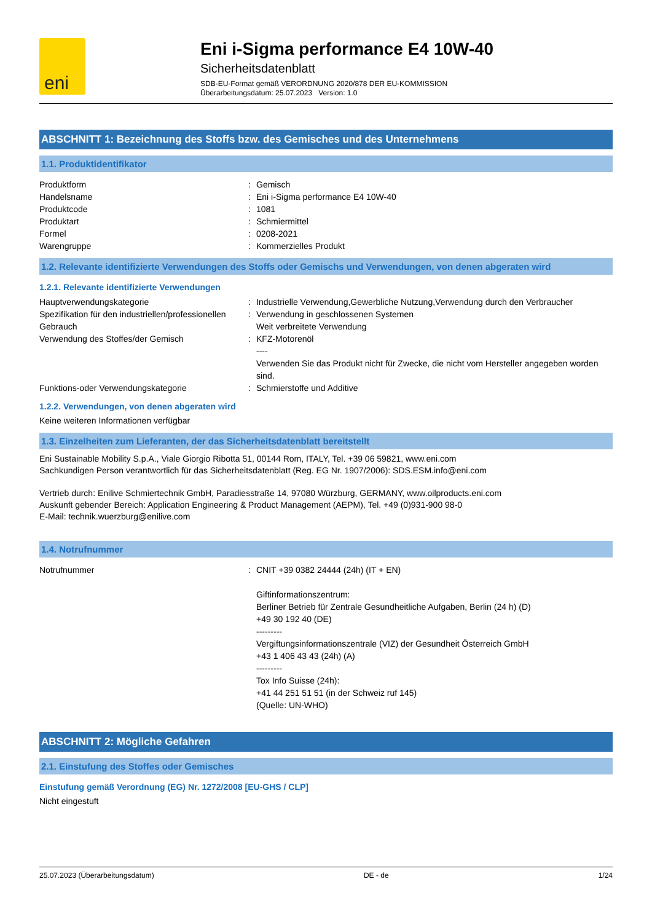eni
Eni i-Sigma performance E4 10W-40
Sicherheitsdatenblatt
SDB-EU-Format gemäß VERORDNUNG 2020/878 DER EU-KOMMISSION
Überarbeitungsdatum: 25.07.2023 Version: 1.0
ABSCHNITT 1: Bezeichnung des Stoffs bzw. des Gemisches und des Unternehmens
1.1. Produktidentifikator
Produktform : Gemisch
Handelsname : Eni i-Sigma performance E4 10W-40
Produktcode : 1081
Produktart : Schmiermittel
Formel : 0208-2021
Warengruppe : Kommerzielles Produkt
1.2. Relevante identifizierte Verwendungen des Stoffs oder Gemischs und Verwendungen, von denen abgeraten wird
1.2.1. Relevante identifizierte Verwendungen
Hauptverwendungskategorie : Industrielle Verwendung,Gewerbliche Nutzung,Verwendung durch den Verbraucher
Spezifikation für den industriellen/professionellen Gebrauch
: Verwendung in geschlossenen Systemen
Weit verbreitete Verwendung
Verwendung des Stoffes/der Gemisch : KFZ-Motorenöl
----
Verwenden Sie das Produkt nicht für Zwecke, die nicht vom Hersteller angegeben worden sind.
Funktions-oder Verwendungskategorie : Schmierstoffe und Additive
1.2.2. Verwendungen, von denen abgeraten wird
Keine weiteren Informationen verfügbar
1.3. Einzelheiten zum Lieferanten, der das Sicherheitsdatenblatt bereitstellt
Eni Sustainable Mobility S.p.A., Viale Giorgio Ribotta 51, 00144 Rom, ITALY, Tel. +39 06 59821, www.eni.com
Sachkundigen Person verantwortlich für das Sicherheitsdatenblatt (Reg. EG Nr. 1907/2006): SDS.ESM.info@eni.com
Vertrieb durch: Enilive Schmiertechnik GmbH, Paradiesstraße 14, 97080 Würzburg, GERMANY, www.oilproducts.eni.com
Auskunft gebender Bereich: Application Engineering & Product Management (AEPM), Tel. +49 (0)931-900 98-0
E-Mail: technik.wuerzburg@enilive.com
1.4. Notrufnummer
Notrufnummer : CNIT +39 0382 24444 (24h) (IT + EN)
Giftinformationszentrum:
Berliner Betrieb für Zentrale Gesundheitliche Aufgaben, Berlin (24 h) (D)
+49 30 192 40 (DE)
---------
Vergiftungsinformationszentrale (VIZ) der Gesundheit Österreich GmbH
+43 1 406 43 43 (24h) (A)
---------
Tox Info Suisse (24h):
+41 44 251 51 51 (in der Schweiz ruf 145)
(Quelle: UN-WHO)
ABSCHNITT 2: Mögliche Gefahren
2.1. Einstufung des Stoffes oder Gemisches
Einstufung gemäß Verordnung (EG) Nr. 1272/2008 [EU-GHS / CLP]
Nicht eingestuft
25.07.2023 (Überarbeitungsdatum) DE - de 1/24